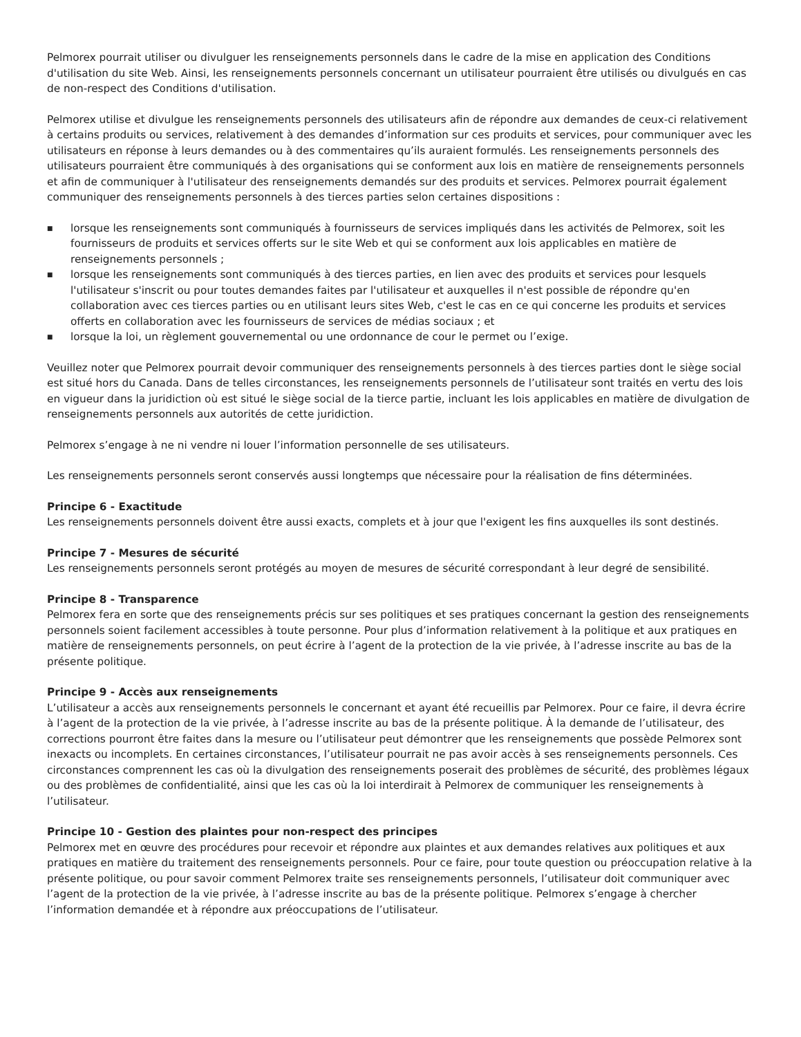Pelmorex pourrait utiliser ou divulguer les renseignements personnels dans le cadre de la mise en application des Conditions d'utilisation du site Web. Ainsi, les renseignements personnels concernant un utilisateur pourraient être utilisés ou divulgués en cas de non-respect des Conditions d'utilisation.
Pelmorex utilise et divulgue les renseignements personnels des utilisateurs afin de répondre aux demandes de ceux-ci relativement à certains produits ou services, relativement à des demandes d’information sur ces produits et services, pour communiquer avec les utilisateurs en réponse à leurs demandes ou à des commentaires qu’ils auraient formulés. Les renseignements personnels des utilisateurs pourraient être communiqués à des organisations qui se conforment aux lois en matière de renseignements personnels et afin de communiquer à l'utilisateur des renseignements demandés sur des produits et services. Pelmorex pourrait également communiquer des renseignements personnels à des tierces parties selon certaines dispositions :
■ lorsque les renseignements sont communiqués à fournisseurs de services impliqués dans les activités de Pelmorex, soit les fournisseurs de produits et services offerts sur le site Web et qui se conforment aux lois applicables en matière de renseignements personnels ;
■ lorsque les renseignements sont communiqués à des tierces parties, en lien avec des produits et services pour lesquels l'utilisateur s'inscrit ou pour toutes demandes faites par l'utilisateur et auxquelles il n'est possible de répondre qu'en collaboration avec ces tierces parties ou en utilisant leurs sites Web, c'est le cas en ce qui concerne les produits et services offerts en collaboration avec les fournisseurs de services de médias sociaux ; et
■ lorsque la loi, un règlement gouvernemental ou une ordonnance de cour le permet ou l’exige.
Veuillez noter que Pelmorex pourrait devoir communiquer des renseignements personnels à des tierces parties dont le siège social est situé hors du Canada. Dans de telles circonstances, les renseignements personnels de l’utilisateur sont traités en vertu des lois en vigueur dans la juridiction où est situé le siège social de la tierce partie, incluant les lois applicables en matière de divulgation de renseignements personnels aux autorités de cette juridiction.
Pelmorex s’engage à ne ni vendre ni louer l’information personnelle de ses utilisateurs.
Les renseignements personnels seront conservés aussi longtemps que nécessaire pour la réalisation de fins déterminées.
Principe 6 - Exactitude
Les renseignements personnels doivent être aussi exacts, complets et à jour que l'exigent les fins auxquelles ils sont destinés.
Principe 7 - Mesures de sécurité
Les renseignements personnels seront protégés au moyen de mesures de sécurité correspondant à leur degré de sensibilité.
Principe 8 - Transparence
Pelmorex fera en sorte que des renseignements précis sur ses politiques et ses pratiques concernant la gestion des renseignements personnels soient facilement accessibles à toute personne. Pour plus d’information relativement à la politique et aux pratiques en matière de renseignements personnels, on peut écrire à l’agent de la protection de la vie privée, à l’adresse inscrite au bas de la présente politique.
Principe 9 - Accès aux renseignements
L’utilisateur a accès aux renseignements personnels le concernant et ayant été recueillis par Pelmorex. Pour ce faire, il devra écrire à l’agent de la protection de la vie privée, à l’adresse inscrite au bas de la présente politique. À la demande de l’utilisateur, des corrections pourront être faites dans la mesure ou l’utilisateur peut démontrer que les renseignements que possède Pelmorex sont inexacts ou incomplets. En certaines circonstances, l’utilisateur pourrait ne pas avoir accès à ses renseignements personnels. Ces circonstances comprennent les cas où la divulgation des renseignements poserait des problèmes de sécurité, des problèmes légaux ou des problèmes de confidentialité, ainsi que les cas où la loi interdirait à Pelmorex de communiquer les renseignements à l’utilisateur.
Principe 10 - Gestion des plaintes pour non-respect des principes
Pelmorex met en œuvre des procédures pour recevoir et répondre aux plaintes et aux demandes relatives aux politiques et aux pratiques en matière du traitement des renseignements personnels. Pour ce faire, pour toute question ou préoccupation relative à la présente politique, ou pour savoir comment Pelmorex traite ses renseignements personnels, l’utilisateur doit communiquer avec l’agent de la protection de la vie privée, à l’adresse inscrite au bas de la présente politique. Pelmorex s’engage à chercher l’information demandée et à répondre aux préoccupations de l’utilisateur.